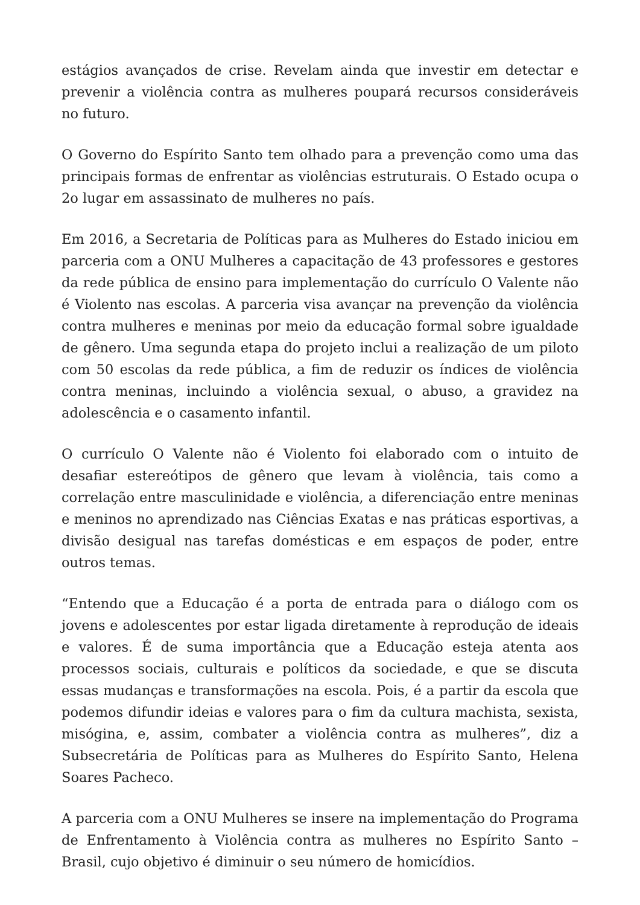estágios avançados de crise. Revelam ainda que investir em detectar e prevenir a violência contra as mulheres poupará recursos consideráveis no futuro.
O Governo do Espírito Santo tem olhado para a prevenção como uma das principais formas de enfrentar as violências estruturais. O Estado ocupa o 2o lugar em assassinato de mulheres no país.
Em 2016, a Secretaria de Políticas para as Mulheres do Estado iniciou em parceria com a ONU Mulheres a capacitação de 43 professores e gestores da rede pública de ensino para implementação do currículo O Valente não é Violento nas escolas. A parceria visa avançar na prevenção da violência contra mulheres e meninas por meio da educação formal sobre igualdade de gênero. Uma segunda etapa do projeto inclui a realização de um piloto com 50 escolas da rede pública, a fim de reduzir os índices de violência contra meninas, incluindo a violência sexual, o abuso, a gravidez na adolescência e o casamento infantil.
O currículo O Valente não é Violento foi elaborado com o intuito de desafiar estereótipos de gênero que levam à violência, tais como a correlação entre masculinidade e violência, a diferenciação entre meninas e meninos no aprendizado nas Ciências Exatas e nas práticas esportivas, a divisão desigual nas tarefas domésticas e em espaços de poder, entre outros temas.
“Entendo que a Educação é a porta de entrada para o diálogo com os jovens e adolescentes por estar ligada diretamente à reprodução de ideais e valores. É de suma importância que a Educação esteja atenta aos processos sociais, culturais e políticos da sociedade, e que se discuta essas mudanças e transformações na escola. Pois, é a partir da escola que podemos difundir ideias e valores para o fim da cultura machista, sexista, misógina, e, assim, combater a violência contra as mulheres”, diz a Subsecretária de Políticas para as Mulheres do Espírito Santo, Helena Soares Pacheco.
A parceria com a ONU Mulheres se insere na implementação do Programa de Enfrentamento à Violência contra as mulheres no Espírito Santo – Brasil, cujo objetivo é diminuir o seu número de homicídios.